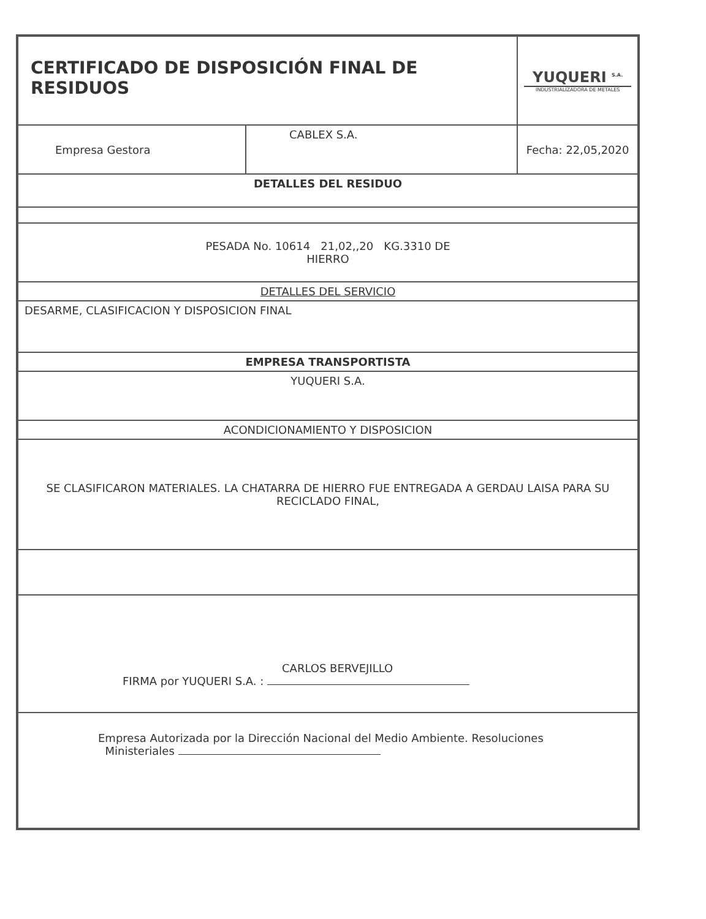| CERTIFICADO DE DISPOSICIÓN FINAL DE RESIDUOS | | YUQUERI <sup>S.A.</sup> INDUSTRIALIZADORA DE METALES |
| Empresa Gestora | CABLEX S.A. | Fecha: 22,05,2020 |
| DETALLES DEL RESIDUO | | |
| PESADA No. 10614 21,02,,20 KG.3310 DE HIERRO | | |
| DETALLES DEL SERVICIO | | |
| DESARME, CLASIFICACION Y DISPOSICION FINAL | | |
| EMPRESA TRANSPORTISTA | | |
| YUQUERI S.A. | | |
| ACONDICIONAMIENTO Y DISPOSICION | | |
| SE CLASIFICARON MATERIALES. LA CHATARRA DE HIERRO FUE ENTREGADA A GERDAU LAISA PARA SU RECICLADO FINAL, | | |
| CARLOS BERVEJILLO FIRMA por YUQUERI S.A. : | | |
| Empresa Autorizada por la Dirección Nacional del Medio Ambiente. Resoluciones Ministeriales | | |